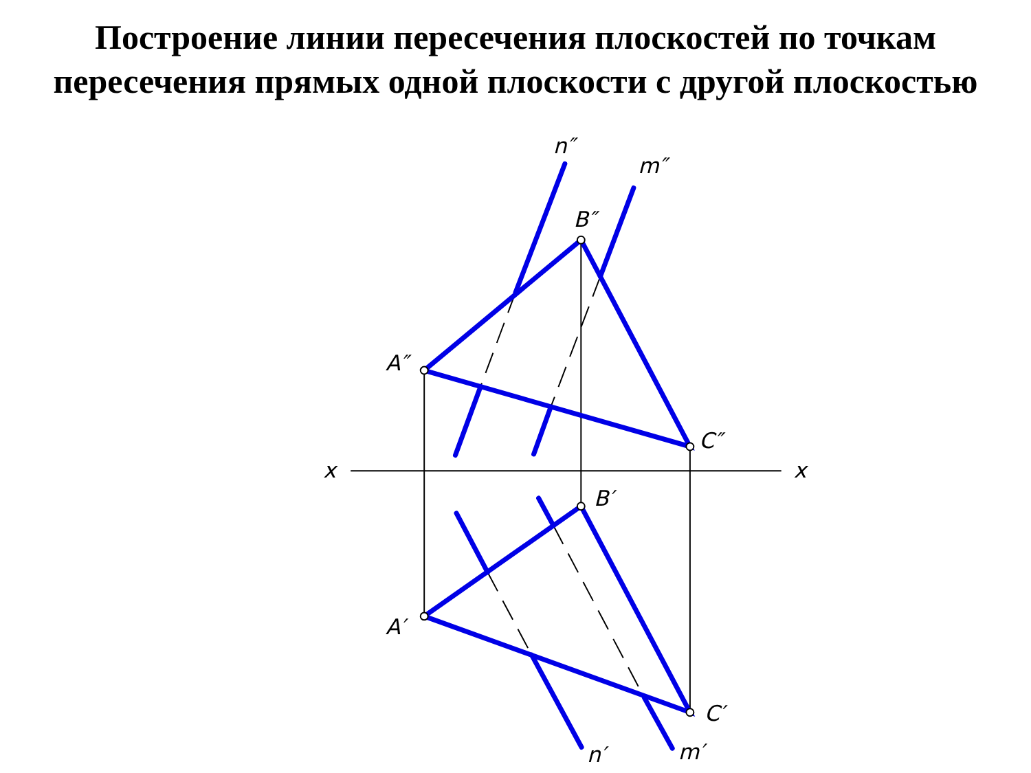Построение линии пересечения плоскостей по точкам
пересечения прямых одной плоскости с другой плоскостью
n″
m″
B″
A″
C″
x
x
B′
A′
C′
n′
m′